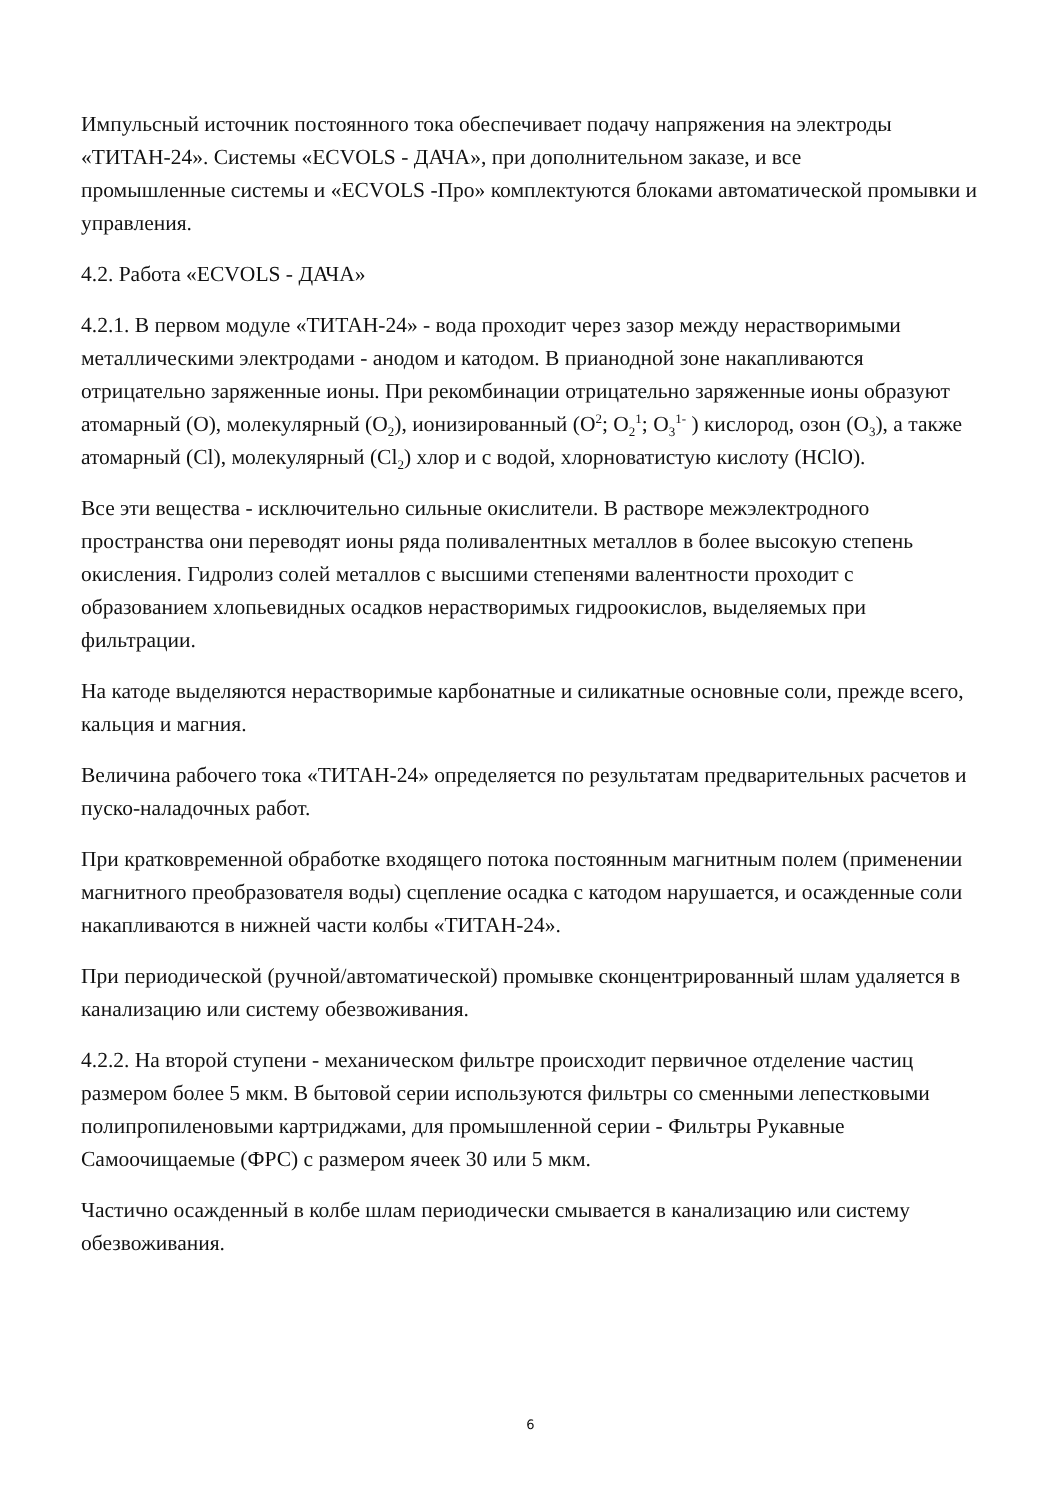Импульсный источник постоянного тока обеспечивает подачу напряжения на электроды «ТИТАН-24». Системы «ECVOLS - ДАЧА», при дополнительном заказе, и все
промышленные системы и «ECVOLS -Про» комплектуются блоками автоматической промывки и управления.
4.2. Работа «ECVOLS - ДАЧА»
4.2.1. В первом модуле «ТИТАН-24» - вода проходит через зазор между нерастворимыми металлическими электродами - анодом и катодом. В прианодной зоне накапливаются отрицательно заряженные ионы. При рекомбинации отрицательно заряженные ионы образуют атомарный (O), молекулярный (O<sub>2</sub>), ионизированный (O<sup>2</sup>; O<sub>2</sub><sup>1</sup>; O<sub>3</sub><sup>1-</sup> ) кислород, озон (O<sub>3</sub>), а также атомарный (Cl), молекулярный (Cl<sub>2</sub>) хлор и с водой, хлорноватистую кислоту (HClO).
Все эти вещества - исключительно сильные окислители. В растворе межэлектродного пространства они переводят ионы ряда поливалентных металлов в более высокую степень окисления. Гидролиз солей металлов с высшими степенями валентности проходит с образованием хлопьевидных осадков нерастворимых гидроокислов, выделяемых при фильтрации.
На катоде выделяются нерастворимые карбонатные и силикатные основные соли, прежде всего, кальция и магния.
Величина рабочего тока «ТИТАН-24» определяется по результатам предварительных расчетов и пуско-наладочных работ.
При кратковременной обработке входящего потока постоянным магнитным полем (применении магнитного преобразователя воды) сцепление осадка с катодом нарушается, и осажденные соли накапливаются в нижней части колбы «ТИТАН-24».
При периодической (ручной/автоматической) промывке сконцентрированный шлам удаляется в канализацию или систему обезвоживания.
4.2.2. На второй ступени - механическом фильтре происходит первичное отделение частиц размером более 5 мкм. В бытовой серии используются фильтры со сменными лепестковыми полипропиленовыми картриджами, для промышленной серии - Фильтры Рукавные Самоочищаемые (ФРС) с размером ячеек 30 или 5 мкм.
Частично осажденный в колбе шлам периодически смывается в канализацию или систему обезвоживания.
6